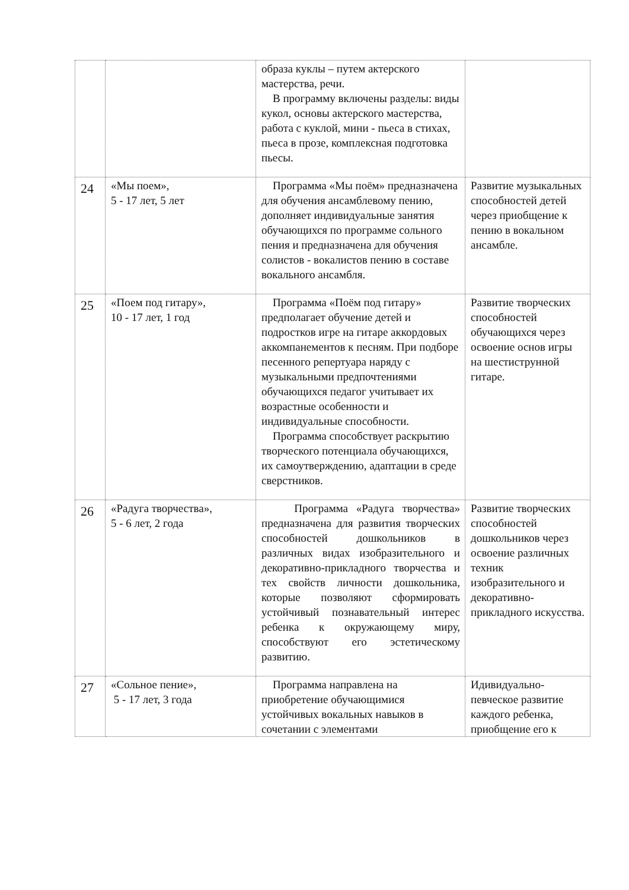| | | образа куклы – путем актерского мастерства, речи. В программу включены разделы: виды кукол, основы актерского мастерства, работа с куклой, мини - пьеса в стихах, пьеса в прозе, комплексная подготовка пьесы. | |
| 24 | «Мы поем», 5 - 17 лет, 5 лет | Программа «Мы поём» предназначена для обучения ансамблевому пению, дополняет индивидуальные занятия обучающихся по программе сольного пения и предназначена для обучения солистов - вокалистов пению в составе вокального ансамбля. | Развитие музыкальных способностей детей через приобщение к пению в вокальном ансамбле. |
| 25 | «Поем под гитару», 10 - 17 лет, 1 год | Программа «Поём под гитару» предполагает обучение детей и подростков игре на гитаре аккордовых аккомпанементов к песням. При подборе песенного репертуара наряду с музыкальными предпочтениями обучающихся педагог учитывает их возрастные особенности и индивидуальные способности. Программа способствует раскрытию творческого потенциала обучающихся, их самоутверждению, адаптации в среде сверстников. | Развитие творческих способностей обучающихся через освоение основ игры на шестиструнной гитаре. |
| 26 | «Радуга творчества», 5 - 6 лет, 2 года | Программа «Радуга творчества» предназначена для развития творческих способностей дошкольников в различных видах изобразительного и декоративно-прикладного творчества и тех свойств личности дошкольника, которые позволяют сформировать устойчивый познавательный интерес ребенка к окружающему миру, способствуют его эстетическому развитию. | Развитие творческих способностей дошкольников через освоение различных техник изобразительного и декоративно-прикладного искусства. |
| 27 | «Сольное пение», 5 - 17 лет, 3 года | Программа направлена на приобретение обучающимися устойчивых вокальных навыков в сочетании с элементами | Идивидуально-певческое развитие каждого ребенка, приобщение его к |